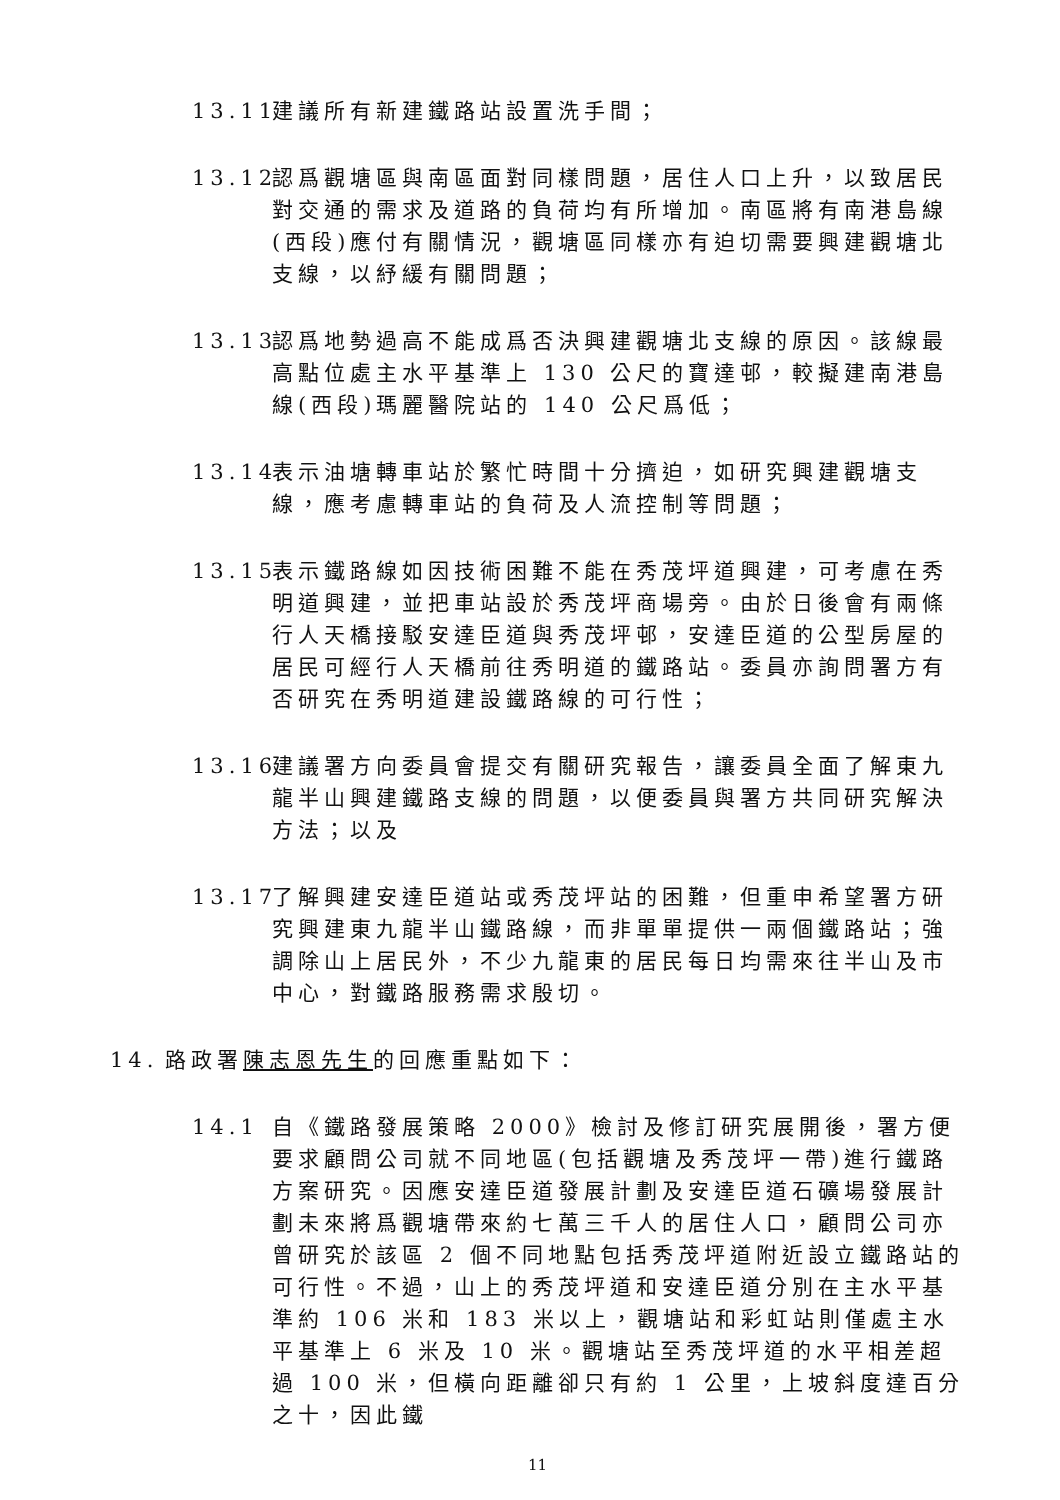13.11
建議所有新建鐵路站設置洗手間；
13.12
認爲觀塘區與南區面對同樣問題，居住人口上升，以致居民對交通的需求及道路的負荷均有所增加。南區將有南港島線(西段)應付有關情況，觀塘區同樣亦有迫切需要興建觀塘北支線，以紓緩有關問題；
13.13
認爲地勢過高不能成爲否決興建觀塘北支線的原因。該線最高點位處主水平基準上 130 公尺的寶達邨，較擬建南港島線(西段)瑪麗醫院站的 140 公尺爲低；
13.14
表示油塘轉車站於繁忙時間十分擠迫，如研究興建觀塘支線，應考慮轉車站的負荷及人流控制等問題；
13.15
表示鐵路線如因技術困難不能在秀茂坪道興建，可考慮在秀明道興建，並把車站設於秀茂坪商場旁。由於日後會有兩條行人天橋接駁安達臣道與秀茂坪邨，安達臣道的公型房屋的居民可經行人天橋前往秀明道的鐵路站。委員亦詢問署方有否研究在秀明道建設鐵路線的可行性；
13.16
建議署方向委員會提交有關研究報告，讓委員全面了解東九龍半山興建鐵路支線的問題，以便委員與署方共同研究解決方法；以及
13.17
了解興建安達臣道站或秀茂坪站的困難，但重申希望署方研究興建東九龍半山鐵路線，而非單單提供一兩個鐵路站；強調除山上居民外，不少九龍東的居民每日均需來往半山及市中心，對鐵路服務需求殷切。
14. 路政署陳志恩先生的回應重點如下：
14.1 自《鐵路發展策略 2000》檢討及修訂研究展開後，署方便要求顧問公司就不同地區(包括觀塘及秀茂坪一帶)進行鐵路方案研究。因應安達臣道發展計劃及安達臣道石礦場發展計劃未來將爲觀塘帶來約七萬三千人的居住人口，顧問公司亦曾研究於該區 2 個不同地點包括秀茂坪道附近設立鐵路站的可行性。不過，山上的秀茂坪道和安達臣道分別在主水平基準約 106 米和 183 米以上，觀塘站和彩虹站則僅處主水平基準上 6 米及 10 米。觀塘站至秀茂坪道的水平相差超過 100 米，但橫向距離卻只有約 1 公里，上坡斜度達百分之十，因此鐵
11